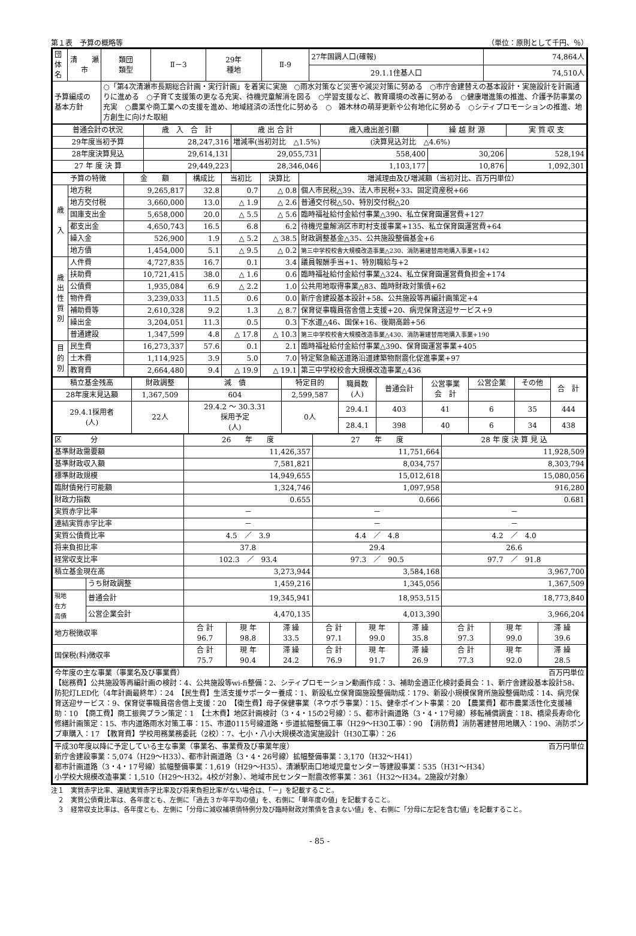第１表　予算の概略等 （単位：原則として千円、％）
| 団体名 | 清 瀬 市 | 類団 類型 | Ⅱ－3 | 29年 種地 | Ⅱ-9 | 27年国調人口(確報) | 74,864人 |
| | | | | | | 29.1.1住基人口 | 74,510人 |
| 予算編成の 基本方針 | | ○「第4次清瀬市長期総合計画・実行計画」を着実に実施 ○雨水対策など災害や減災対策に努める ○市庁舎建替えの基本設計・実施設計を計画通りに進める ○子育て支援策の更なる充実、待機児童解消を図る ○学習支援など、教育環境の改善に努める ○健康増進策の推進、介護予防事業の充実 ○農業や商工業への支援を進め、地域経済の活性化に努める ○ 雑木林の萌芽更新や公有地化に努める ○シティプロモーションの推進、地方創生に向けた取組 | | | | | |
| 普通会計の状況 | 歳 入 合 計 | 歳 出 合 計 | 歳入歳出差引額 | 繰 越 財 源 | 実 質 収 支 |
| 29年度当初予算 | 28,247,316 | 増減率(当初対比 △1.5%) (決算見込対比 △4.6%) | | | |
| 28年度決算見込 | 29,614,131 | 29,055,731 | 558,400 | 30,206 | 528,194 |
| 27 年 度 決 算 | 29,449,223 | 28,346,046 | 1,103,177 | 10,876 | 1,092,301 |
| 予算の特徴 | | 金 額 | 構成比 | 当初比 | 決算比 | 増減理由及び増減額（当初対比、百万円単位） |
| 歳 入 | 地方税 | 9,265,817 | 32.8 | 0.7 | △ 0.8 | 個人市民税△39、法人市民税+33、固定資産税+66 |
| | 地方交付税 | 3,660,000 | 13.0 | △ 1.9 | △ 2.6 | 普通交付税△50、特別交付税△20 |
| | 国庫支出金 | 5,658,000 | 20.0 | △ 5.5 | △ 5.6 | 臨時福祉給付金給付事業△390、私立保育園運営費+127 |
| | 都支出金 | 4,650,743 | 16.5 | 6.8 | 6.2 | 待機児童解消区市町村支援事業+135、私立保育園運営費+64 |
| | 繰入金 | 526,900 | 1.9 | △ 5.2 | △ 38.5 | 財政調整基金△35、公共施設整備基金+6 |
| | 地方債 | 1,454,000 | 5.1 | △ 9.5 | △ 0.2 | 第三中学校校舎大規模改造事業△230、消防署建替用地購入事業+142 |
| 歳 出 性 質 別 | 人件費 | 4,727,835 | 16.7 | 0.1 | 3.4 | 議員報酬手当+1、特別職給与+2 |
| | 扶助費 | 10,721,415 | 38.0 | △ 1.6 | 0.6 | 臨時福祉給付金給付事業△324、私立保育園運営費負担金+174 |
| | 公債費 | 1,935,084 | 6.9 | △ 2.2 | 1.0 | 公共用地取得事業△83、臨時財政対策債+62 |
| | 物件費 | 3,239,033 | 11.5 | 0.6 | 0.0 | 新庁舎建設基本設計+58、公共施設等再編計画策定+4 |
| | 補助費等 | 2,610,328 | 9.2 | 1.3 | △ 8.7 | 保育従事職員宿舎借上支援+20、病児保育送迎サービス+9 |
| | 繰出金 | 3,204,051 | 11.3 | 0.5 | 0.3 | 下水道△46、国保+16、後期高齢+56 |
| | 普通建設 | 1,347,599 | 4.8 | △ 17.8 | △ 10.3 | 第三中学校校舎大規模改造事業△430、消防署建替用地購入事業+190 |
| 目 的 別 | 民生費 | 16,273,337 | 57.6 | 0.1 | 2.1 | 臨時福祉給付金給付事業△390、保育園運営事業+405 |
| | 土木費 | 1,114,925 | 3.9 | 5.0 | 7.0 | 特定緊急輸送道路沿道建築物耐震化促進事業+97 |
| | 教育費 | 2,664,480 | 9.4 | △ 19.9 | △ 19.1 | 第三中学校校舎大規模改造事業△436 |
| 積立基金残高 | 財政調整 | 減 債 | 特定目的 | 職員数 (人) | 普通会計 | 公営事業 会 計 | 公営企業 | その他 | 合 計 |
| 28年度末見込額 | 1,367,509 | 604 | 2,599,587 | | | | | | |
| 29.4.1採用者 (人) | 22人 | 29.4.2 ～ 30.3.31 採用予定 (人) | 0人 | 29.4.1 | 403 | 41 | 6 | 35 | 444 |
| | | | | 28.4.1 | 398 | 40 | 6 | 34 | 438 |
| 区 分 | | 26 年 度 | | | 27 年 度 | | | 28 年 度 決 算 見 込 | | |
| 基準財政需要額 | | 11,426,357 | | | 11,751,664 | | | 11,928,509 | | |
| 基準財政収入額 | | 7,581,821 | | | 8,034,757 | | | 8,303,794 | | |
| 標準財政規模 | | 14,949,655 | | | 15,012,618 | | | 15,080,056 | | |
| 臨財債発行可能額 | | 1,324,746 | | | 1,097,958 | | | 916,280 | | |
| 財政力指数 | | 0.655 | | | 0.666 | | | 0.681 | | |
| 実質赤字比率 | | － | | | － | | | － | | |
| 連結実質赤字比率 | | － | | | － | | | － | | |
| 実質公債費比率 | | 4.5 ／ 3.9 | | | 4.4 ／ 4.8 | | | 4.2 ／ 4.0 | | |
| 将来負担比率 | | 37.8 | | | 29.4 | | | 26.6 | | |
| 経常収支比率 | | 102.3 ／ 93.4 | | | 97.3 ／ 90.5 | | | 97.7 ／ 91.8 | | |
| 積立基金現在高 | | 3,273,944 | | | 3,584,168 | | | 3,967,700 | | |
| | うち財政調整 | 1,459,216 | | | 1,345,056 | | | 1,367,509 | | |
| 現地 在方 高債 | 普通会計 | 19,345,941 | | | 18,953,515 | | | 18,773,840 | | |
| | 公営企業会計 | 4,470,135 | | | 4,013,390 | | | 3,966,204 | | |
| 地方税徴収率 | | 合 計 96.7 | 現 年 98.8 | 滞 繰 33.5 | 合 計 97.1 | 現 年 99.0 | 滞 繰 35.8 | 合 計 97.3 | 現 年 99.0 | 滞 繰 39.6 |
| 国保税(料)徴収率 | | 合 計 75.7 | 現 年 90.4 | 滞 繰 24.2 | 合 計 76.9 | 現 年 91.7 | 滞 繰 26.9 | 合 計 77.3 | 現 年 92.0 | 滞 繰 28.5 |
今年度の主な事業（事業名及び事業費） 百万円単位
【総務費】公共施設等再編計画の検討：4、公共施設等wi-fi整備：2、シティプロモーション動画作成：3、補助金適正化検討委員会：1、新庁舎建設基本設計58、防犯灯LED化（4年計画最終年）：24　【民生費】生活支援サポーター養成：1、新設私立保育園施設整備助成：179、新設小規模保育所施設整備助成：14、病児保育送迎サービス：9、保育従事職員宿舎借上支援：20　【衛生費】母子保健事業（ネウボラ事業）：15、健幸ポイント事業：20　【農業費】都市農業活性化支援補助：10　【商工費】商工振興プラン策定：1　【土木費】地区計画検討（3・4・15の2号線）：5、都市計画道路（3・4・17号線）移転補償調査：18、橋梁長寿命化修繕計画策定：15、市内道路雨水対策工事：15、市道0115号線道路・歩道拡幅整備工事（H29～H30工事）：90　【消防費】消防署建替用地購入：190、消防ポンプ車購入：17　【教育費】学校用務業務委託（2校）：7、七小・八小大規模改造実施設計（H30工事）：26
平成30年度以降に予定している主な事業（事業名、事業費及び事業年度） 百万円単位
新庁舎建設事業：5,074（H29～H33）、都市計画道路（3・4・26号線）拡幅整備事業：3,170（H32～H41）
都市計画道路（3・4・17号線）拡幅整備事業：1,619（H29～H35）、清瀬駅南口地域児童センター等建設事業：535（H31～H34）
小学校大規模改造事業：1,510（H29～H32。4校が対象）、地域市民センター耐震改修事業：361（H32～H34。2施設が対象）
注１　実質赤字比率、連結実質赤字比率及び将来負担比率がない場合は、「－」を記載すること。
　２　実質公債費比率は、各年度とも、左側に「過去３か年平均の値」を、右側に「単年度の値」を記載すること。
　３　経常収支比率は、各年度とも、左側に「分母に減収補填債特例分及び臨時財政対策債を含まない値」を、右側に「分母に左記を含む値」を記載すること。
- 85 -